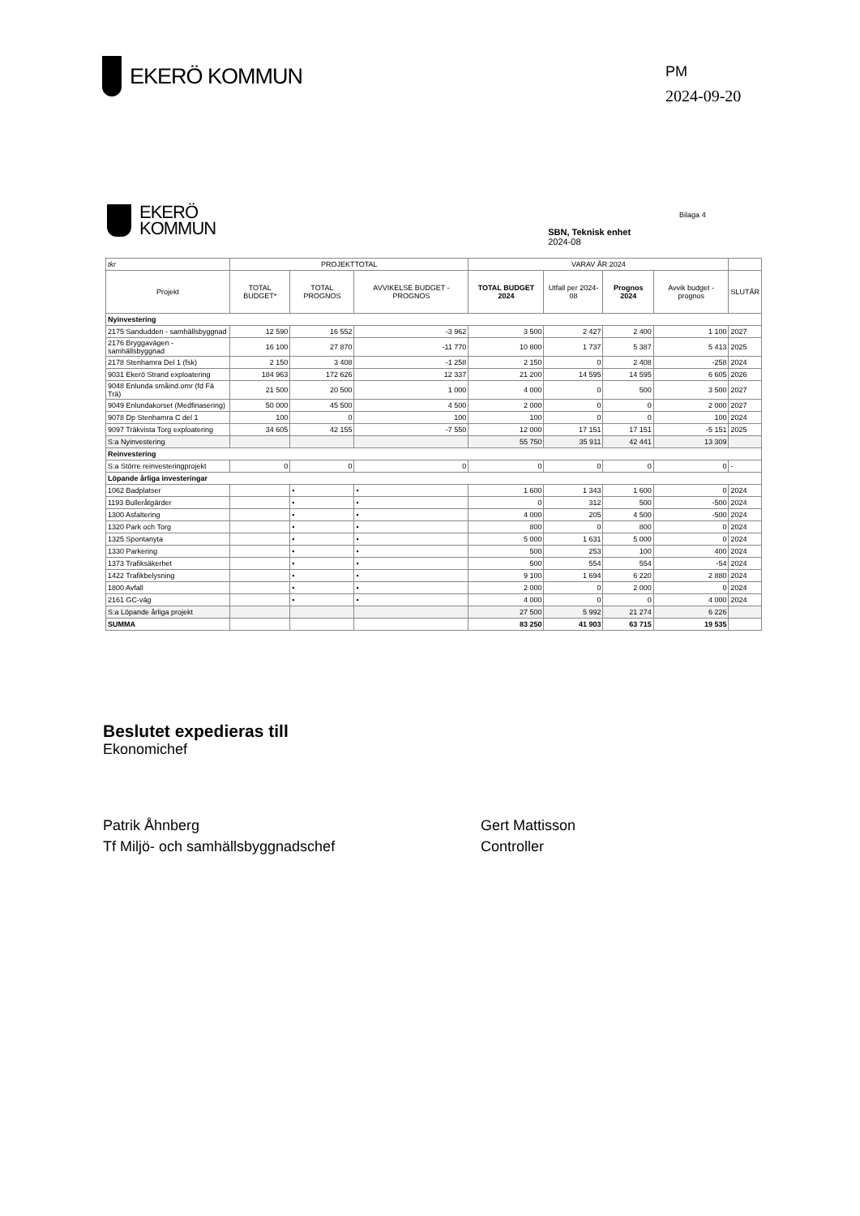EKERÖ KOMMUN
PM
2024-09-20
EKERÖ
KOMMUN
SBN, Teknisk enhet
2024-08
Bilaga 4
| tkr | PROJEKTTOTAL | | | VARAV ÅR 2024 | | | | |
| --- | --- | --- | --- | --- | --- | --- | --- | --- |
| Projekt | TOTAL BUDGET* | TOTAL PROGNOS | AVVIKELSE BUDGET - PROGNOS | TOTAL BUDGET 2024 | Utfall per 2024-08 | Prognos 2024 | Avvik budget - prognos | SLUTÅR |
| Nyinvestering | | | | | | | | |
| 2175 Sandudden - samhällsbyggnad | 12 590 | 16 552 | -3 962 | 3 500 | 2 427 | 2 400 | 1 100 | 2027 |
| 2176 Bryggavägen - samhällsbyggnad | 16 100 | 27 870 | -11 770 | 10 800 | 1 737 | 5 387 | 5 413 | 2025 |
| 2178 Stenhamra Del 1 (fsk) | 2 150 | 3 408 | -1 258 | 2 150 | 0 | 2 408 | -258 | 2024 |
| 9031 Ekerö Strand exploatering | 184 963 | 172 626 | 12 337 | 21 200 | 14 595 | 14 595 | 6 605 | 2026 |
| 9048 Enlunda småind.omr (fd Fä Trä) | 21 500 | 20 500 | 1 000 | 4 000 | 0 | 500 | 3 500 | 2027 |
| 9049 Enlundakorset (Medfinasering) | 50 000 | 45 500 | 4 500 | 2 000 | 0 | 0 | 2 000 | 2027 |
| 9078 Dp Stenhamra C del 1 | 100 | 0 | 100 | 100 | 0 | 0 | 100 | 2024 |
| 9097 Träkvista Torg exploatering | 34 605 | 42 155 | -7 550 | 12 000 | 17 151 | 17 151 | -5 151 | 2025 |
| S:a Nyinvestering | | | | 55 750 | 35 911 | 42 441 | 13 309 | |
| Reinvestering | | | | | | | | |
| S:a Större reinvesteringprojekt | 0 | 0 | 0 | 0 | 0 | 0 | 0 | - |
| Löpande årliga investeringar | | | | | | | | |
| 1062 Badplatser | | • | • | 1 600 | 1 343 | 1 600 | 0 | 2024 |
| 1193 Bulleråtgärder | | • | • | 0 | 312 | 500 | -500 | 2024 |
| 1300 Asfaltering | | • | • | 4 000 | 205 | 4 500 | -500 | 2024 |
| 1320 Park och Torg | | • | • | 800 | 0 | 800 | 0 | 2024 |
| 1325 Spontanyta | | • | • | 5 000 | 1 631 | 5 000 | 0 | 2024 |
| 1330 Parkering | | • | • | 500 | 253 | 100 | 400 | 2024 |
| 1373 Trafiksäkerhet | | • | • | 500 | 554 | 554 | -54 | 2024 |
| 1422 Trafikbelysning | | • | • | 9 100 | 1 694 | 6 220 | 2 880 | 2024 |
| 1800 Avfall | | • | • | 2 000 | 0 | 2 000 | 0 | 2024 |
| 2161 GC-väg | | • | • | 4 000 | 0 | 0 | 4 000 | 2024 |
| S:a Löpande årliga projekt | | | | 27 500 | 5 992 | 21 274 | 6 226 | |
| SUMMA | | | | 83 250 | 41 903 | 63 715 | 19 535 | |
Beslutet expedieras till
Ekonomichef
Patrik Åhnberg
Tf Miljö- och samhällsbyggnadschef
Gert Mattisson
Controller